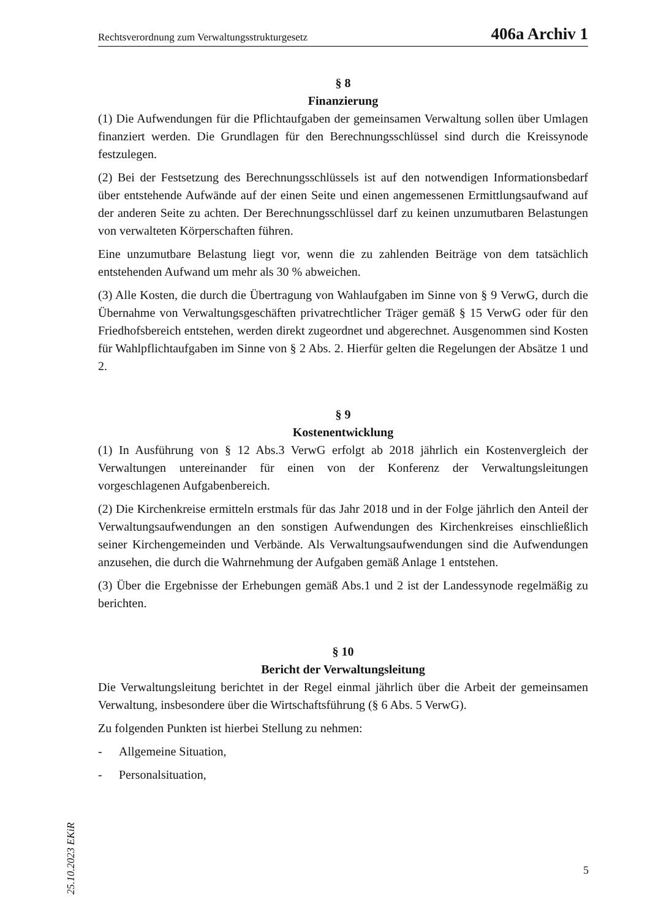Rechtsverordnung zum Verwaltungsstrukturgesetz 406a Archiv 1
§ 8
Finanzierung
(1) Die Aufwendungen für die Pflichtaufgaben der gemeinsamen Verwaltung sollen über Umlagen finanziert werden. Die Grundlagen für den Berechnungsschlüssel sind durch die Kreissynode festzulegen.
(2) Bei der Festsetzung des Berechnungsschlüssels ist auf den notwendigen Informationsbedarf über entstehende Aufwände auf der einen Seite und einen angemessenen Ermittlungsaufwand auf der anderen Seite zu achten. Der Berechnungsschlüssel darf zu keinen unzumutbaren Belastungen von verwalteten Körperschaften führen.
Eine unzumutbare Belastung liegt vor, wenn die zu zahlenden Beiträge von dem tatsächlich entstehenden Aufwand um mehr als 30 % abweichen.
(3) Alle Kosten, die durch die Übertragung von Wahlaufgaben im Sinne von § 9 VerwG, durch die Übernahme von Verwaltungsgeschäften privatrechtlicher Träger gemäß § 15 VerwG oder für den Friedhofsbereich entstehen, werden direkt zugeordnet und abgerechnet. Ausgenommen sind Kosten für Wahlpflichtaufgaben im Sinne von § 2 Abs. 2. Hierfür gelten die Regelungen der Absätze 1 und 2.
§ 9
Kostenentwicklung
(1) In Ausführung von § 12 Abs.3 VerwG erfolgt ab 2018 jährlich ein Kostenvergleich der Verwaltungen untereinander für einen von der Konferenz der Verwaltungsleitungen vorgeschlagenen Aufgabenbereich.
(2) Die Kirchenkreise ermitteln erstmals für das Jahr 2018 und in der Folge jährlich den Anteil der Verwaltungsaufwendungen an den sonstigen Aufwendungen des Kirchenkreises einschließlich seiner Kirchengemeinden und Verbände. Als Verwaltungsaufwendungen sind die Aufwendungen anzusehen, die durch die Wahrnehmung der Aufgaben gemäß Anlage 1 entstehen.
(3) Über die Ergebnisse der Erhebungen gemäß Abs.1 und 2 ist der Landessynode regelmäßig zu berichten.
§ 10
Bericht der Verwaltungsleitung
Die Verwaltungsleitung berichtet in der Regel einmal jährlich über die Arbeit der gemeinsamen Verwaltung, insbesondere über die Wirtschaftsführung (§ 6 Abs. 5 VerwG).
Zu folgenden Punkten ist hierbei Stellung zu nehmen:
- Allgemeine Situation,
- Personalsituation,
25.10.2023 EKiR
5